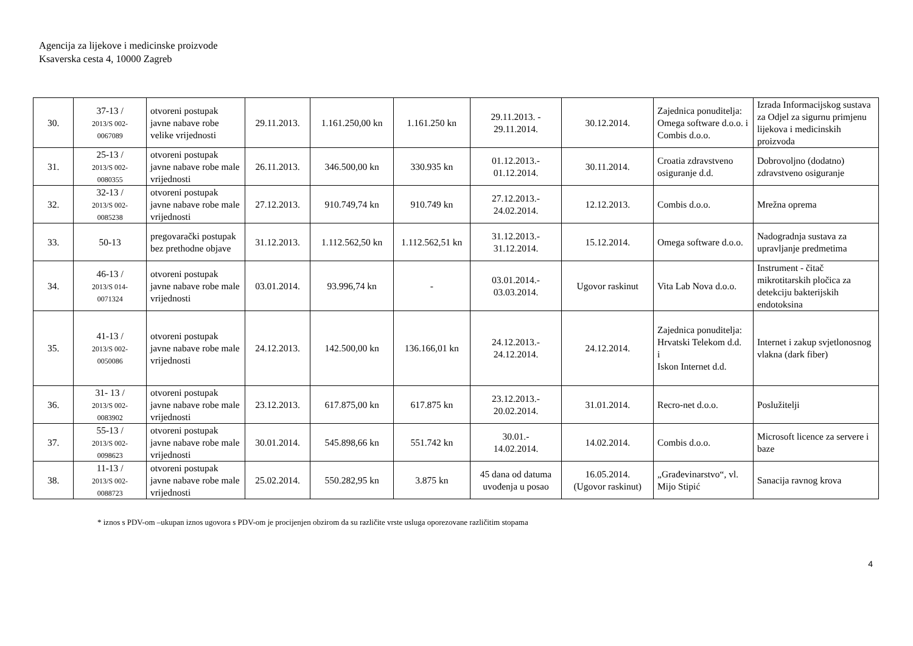Agencija za lijekove i medicinske proizvode
Ksaverska cesta 4, 10000 Zagreb
| 30. | 37-13 / 2013/S 002- 0067089 | otvoreni postupak javne nabave robe velike vrijednosti | 29.11.2013. | 1.161.250,00 kn | 1.161.250 kn | 29.11.2013. - 29.11.2014. | 30.12.2014. | Zajednica ponuditelja: Omega software d.o.o. i Combis d.o.o. | Izrada Informacijskog sustava za Odjel za sigurnu primjenu lijekova i medicinskih proizvoda |
| 31. | 25-13 / 2013/S 002- 0080355 | otvoreni postupak javne nabave robe male vrijednosti | 26.11.2013. | 346.500,00 kn | 330.935 kn | 01.12.2013.- 01.12.2014. | 30.11.2014. | Croatia zdravstveno osiguranje d.d. | Dobrovoljno (dodatno) zdravstveno osiguranje |
| 32. | 32-13 / 2013/S 002- 0085238 | otvoreni postupak javne nabave robe male vrijednosti | 27.12.2013. | 910.749,74 kn | 910.749 kn | 27.12.2013.- 24.02.2014. | 12.12.2013. | Combis d.o.o. | Mrežna oprema |
| 33. | 50-13 | pregovarački postupak bez prethodne objave | 31.12.2013. | 1.112.562,50 kn | 1.112.562,51 kn | 31.12.2013.- 31.12.2014. | 15.12.2014. | Omega software d.o.o. | Nadogradnja sustava za upravljanje predmetima |
| 34. | 46-13 / 2013/S 014- 0071324 | otvoreni postupak javne nabave robe male vrijednosti | 03.01.2014. | 93.996,74 kn | - | 03.01.2014.- 03.03.2014. | Ugovor raskinut | Vita Lab Nova d.o.o. | Instrument - čitač mikrotitarskih pločica za detekciju bakterijskih endotoksina |
| 35. | 41-13 / 2013/S 002- 0050086 | otvoreni postupak javne nabave robe male vrijednosti | 24.12.2013. | 142.500,00 kn | 136.166,01 kn | 24.12.2013.- 24.12.2014. | 24.12.2014. | Zajednica ponuditelja: Hrvatski Telekom d.d. i Iskon Internet d.d. | Internet i zakup svjetlonosnog vlakna (dark fiber) |
| 36. | 31- 13 / 2013/S 002- 0083902 | otvoreni postupak javne nabave robe male vrijednosti | 23.12.2013. | 617.875,00 kn | 617.875 kn | 23.12.2013.- 20.02.2014. | 31.01.2014. | Recro-net d.o.o. | Poslužitelji |
| 37. | 55-13 / 2013/S 002- 0098623 | otvoreni postupak javne nabave robe male vrijednosti | 30.01.2014. | 545.898,66 kn | 551.742 kn | 30.01.- 14.02.2014. | 14.02.2014. | Combis d.o.o. | Microsoft licence za servere i baze |
| 38. | 11-13 / 2013/S 002- 0088723 | otvoreni postupak javne nabave robe male vrijednosti | 25.02.2014. | 550.282,95 kn | 3.875 kn | 45 dana od datuma uvođenja u posao | 16.05.2014. (Ugovor raskinut) | „Građevinarstvo“, vl. Mijo Stipić | Sanacija ravnog krova |
* iznos s PDV-om –ukupan iznos ugovora s PDV-om je procijenjen obzirom da su različite vrste usluga oporezovane različitim stopama
4